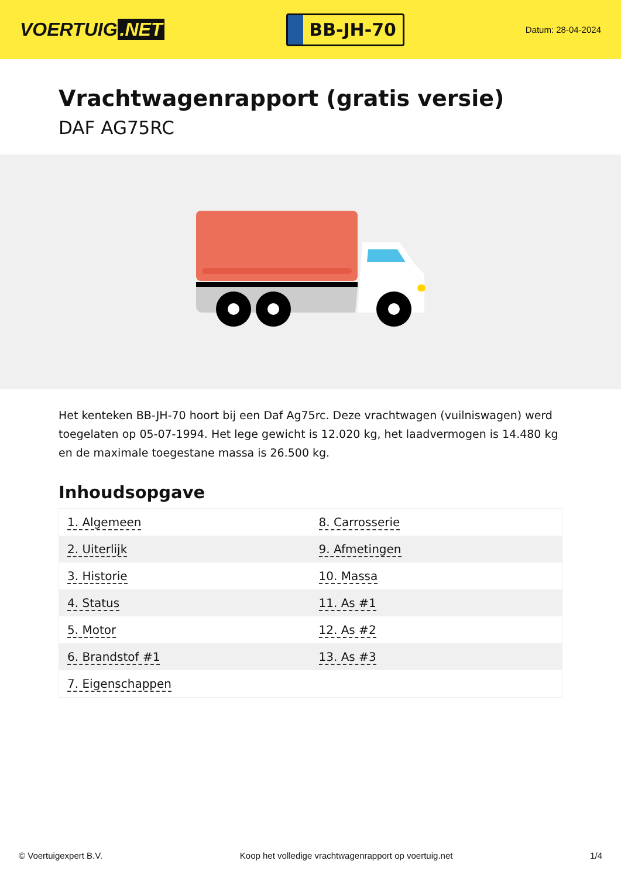VOERTUIG.NET
BB-JH-70
Datum: 28-04-2024
Vrachtwagenrapport (gratis versie)
DAF AG75RC
Het kenteken BB-JH-70 hoort bij een Daf Ag75rc. Deze vrachtwagen (vuilniswagen) werd toegelaten op 05-07-1994. Het lege gewicht is 12.020 kg, het laadvermogen is 14.480 kg en de maximale toegestane massa is 26.500 kg.
Inhoudsopgave
| 1. Algemeen | 8. Carrosserie |
| 2. Uiterlijk | 9. Afmetingen |
| 3. Historie | 10. Massa |
| 4. Status | 11. As #1 |
| 5. Motor | 12. As #2 |
| 6. Brandstof #1 | 13. As #3 |
| 7. Eigenschappen | |
© Voertuigexpert B.V. Koop het volledige vrachtwagenrapport op voertuig.net
1/4